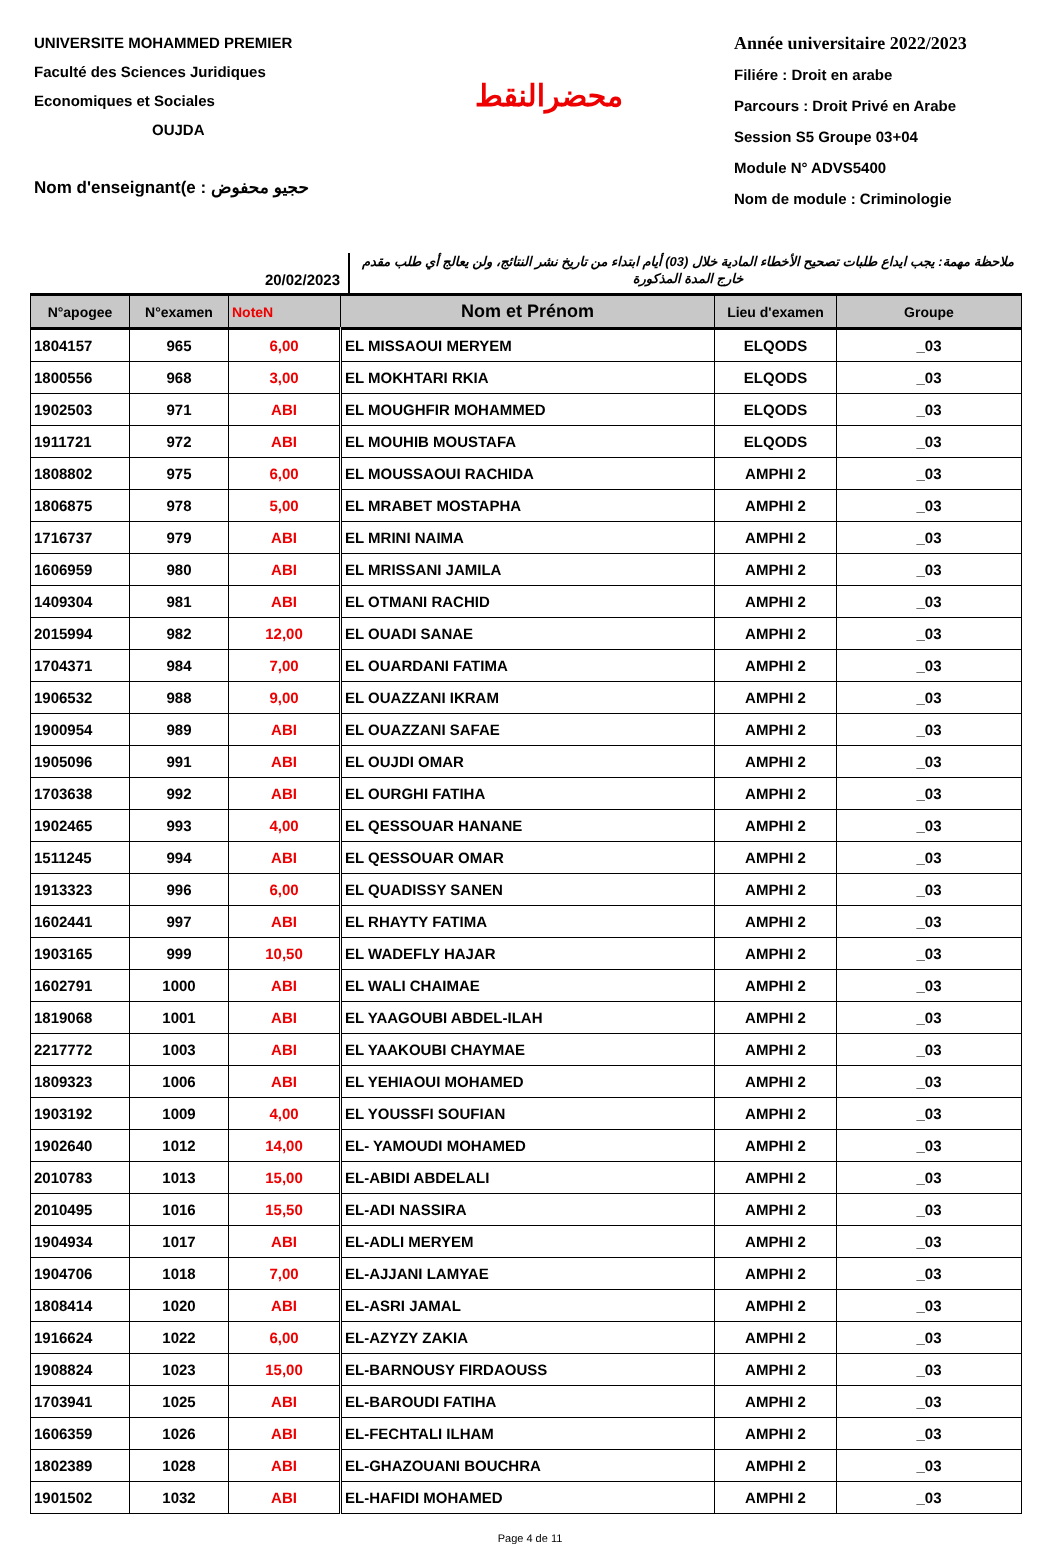UNIVERSITE MOHAMMED PREMIER
Faculté des Sciences Juridiques
Economiques et Sociales
OUJDA
Nom d'enseignant(e : حجيو محفوض
محضرالنقط
Année universitaire 2022/2023
Filiére : Droit en arabe
Parcours : Droit Privé en Arabe
Session S5 Groupe 03+04
Module N° ADVS5400
Nom de module : Criminologie
20/02/2023
ملاحظة مهمة: يجب ايداع طلبات تصحيح الأخطاء المادية خلال (03) أيام ابتداء من تاريخ نشر النتائج، ولن يعالج أي طلب مقدم خارج المدة المذكورة
| N°apogee | N°examen | NoteN | Nom et Prénom | Lieu d'examen | Groupe |
| --- | --- | --- | --- | --- | --- |
| 1804157 | 965 | 6,00 | EL MISSAOUI MERYEM | ELQODS | _03 |
| 1800556 | 968 | 3,00 | EL MOKHTARI RKIA | ELQODS | _03 |
| 1902503 | 971 | ABI | EL MOUGHFIR MOHAMMED | ELQODS | _03 |
| 1911721 | 972 | ABI | EL MOUHIB MOUSTAFA | ELQODS | _03 |
| 1808802 | 975 | 6,00 | EL MOUSSAOUI RACHIDA | AMPHI 2 | _03 |
| 1806875 | 978 | 5,00 | EL MRABET MOSTAPHA | AMPHI 2 | _03 |
| 1716737 | 979 | ABI | EL MRINI NAIMA | AMPHI 2 | _03 |
| 1606959 | 980 | ABI | EL MRISSANI JAMILA | AMPHI 2 | _03 |
| 1409304 | 981 | ABI | EL OTMANI RACHID | AMPHI 2 | _03 |
| 2015994 | 982 | 12,00 | EL OUADI SANAE | AMPHI 2 | _03 |
| 1704371 | 984 | 7,00 | EL OUARDANI FATIMA | AMPHI 2 | _03 |
| 1906532 | 988 | 9,00 | EL OUAZZANI IKRAM | AMPHI 2 | _03 |
| 1900954 | 989 | ABI | EL OUAZZANI SAFAE | AMPHI 2 | _03 |
| 1905096 | 991 | ABI | EL OUJDI OMAR | AMPHI 2 | _03 |
| 1703638 | 992 | ABI | EL OURGHI FATIHA | AMPHI 2 | _03 |
| 1902465 | 993 | 4,00 | EL QESSOUAR HANANE | AMPHI 2 | _03 |
| 1511245 | 994 | ABI | EL QESSOUAR OMAR | AMPHI 2 | _03 |
| 1913323 | 996 | 6,00 | EL QUADISSY SANEN | AMPHI 2 | _03 |
| 1602441 | 997 | ABI | EL RHAYTY FATIMA | AMPHI 2 | _03 |
| 1903165 | 999 | 10,50 | EL WADEFLY HAJAR | AMPHI 2 | _03 |
| 1602791 | 1000 | ABI | EL WALI CHAIMAE | AMPHI 2 | _03 |
| 1819068 | 1001 | ABI | EL YAAGOUBI ABDEL-ILAH | AMPHI 2 | _03 |
| 2217772 | 1003 | ABI | EL YAAKOUBI CHAYMAE | AMPHI 2 | _03 |
| 1809323 | 1006 | ABI | EL YEHIAOUI MOHAMED | AMPHI 2 | _03 |
| 1903192 | 1009 | 4,00 | EL YOUSSFI SOUFIAN | AMPHI 2 | _03 |
| 1902640 | 1012 | 14,00 | EL- YAMOUDI MOHAMED | AMPHI 2 | _03 |
| 2010783 | 1013 | 15,00 | EL-ABIDI ABDELALI | AMPHI 2 | _03 |
| 2010495 | 1016 | 15,50 | EL-ADI NASSIRA | AMPHI 2 | _03 |
| 1904934 | 1017 | ABI | EL-ADLI MERYEM | AMPHI 2 | _03 |
| 1904706 | 1018 | 7,00 | EL-AJJANI LAMYAE | AMPHI 2 | _03 |
| 1808414 | 1020 | ABI | EL-ASRI JAMAL | AMPHI 2 | _03 |
| 1916624 | 1022 | 6,00 | EL-AZYZY ZAKIA | AMPHI 2 | _03 |
| 1908824 | 1023 | 15,00 | EL-BARNOUSY FIRDAOUSS | AMPHI 2 | _03 |
| 1703941 | 1025 | ABI | EL-BAROUDI FATIHA | AMPHI 2 | _03 |
| 1606359 | 1026 | ABI | EL-FECHTALI ILHAM | AMPHI 2 | _03 |
| 1802389 | 1028 | ABI | EL-GHAZOUANI BOUCHRA | AMPHI 2 | _03 |
| 1901502 | 1032 | ABI | EL-HAFIDI MOHAMED | AMPHI 2 | _03 |
Page 4 de 11